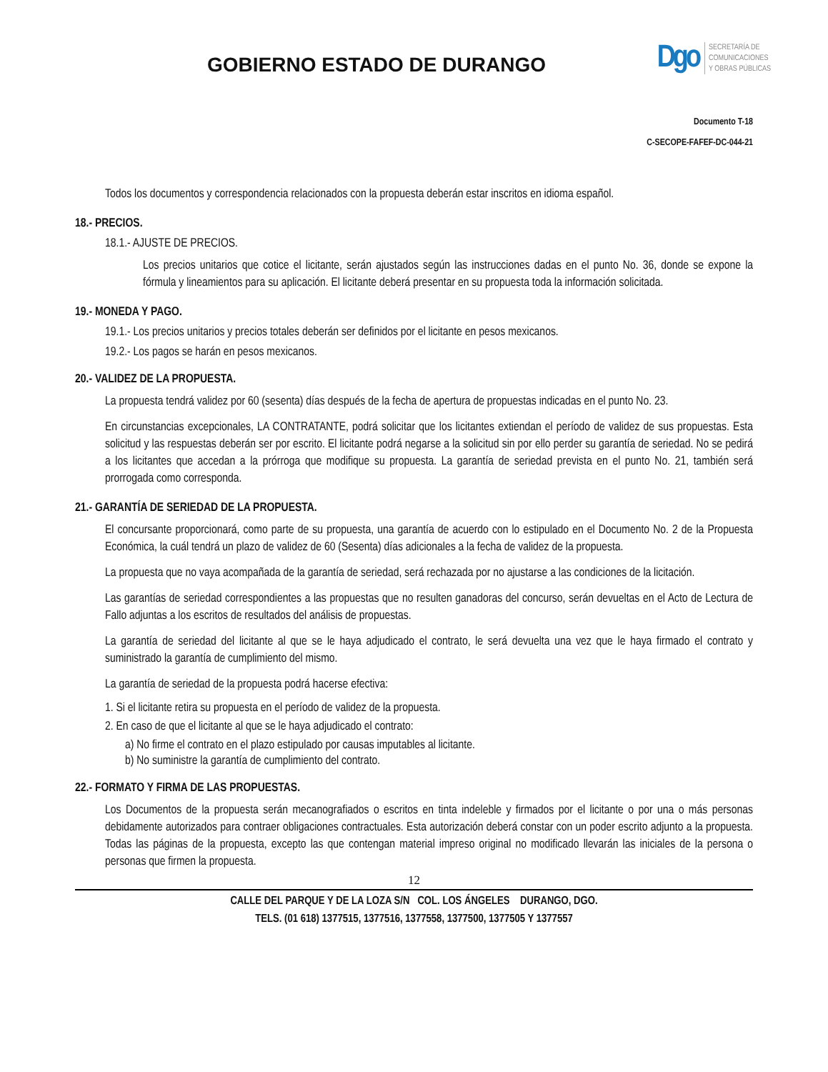GOBIERNO ESTADO DE DURANGO
Dgo
SECRETARÍA DE
COMUNICACIONES
Y OBRAS PÚBLICAS
Documento T-18
C-SECOPE-FAFEF-DC-044-21
Todos los documentos y correspondencia relacionados con la propuesta deberán estar inscritos en idioma español.
18.- PRECIOS.
18.1.- AJUSTE DE PRECIOS.
Los precios unitarios que cotice el licitante, serán ajustados según las instrucciones dadas en el punto No. 36, donde se expone la fórmula y lineamientos para su aplicación. El licitante deberá presentar en su propuesta toda la información solicitada.
19.- MONEDA Y PAGO.
19.1.- Los precios unitarios y precios totales deberán ser definidos por el licitante en pesos mexicanos.
19.2.- Los pagos se harán en pesos mexicanos.
20.- VALIDEZ DE LA PROPUESTA.
La propuesta tendrá validez por 60 (sesenta) días después de la fecha de apertura de propuestas indicadas en el punto No. 23.
En circunstancias excepcionales, LA CONTRATANTE, podrá solicitar que los licitantes extiendan el período de validez de sus propuestas. Esta solicitud y las respuestas deberán ser por escrito. El licitante podrá negarse a la solicitud sin por ello perder su garantía de seriedad. No se pedirá a los licitantes que accedan a la prórroga que modifique su propuesta. La garantía de seriedad prevista en el punto No. 21, también será prorrogada como corresponda.
21.- GARANTÍA DE SERIEDAD DE LA PROPUESTA.
El concursante proporcionará, como parte de su propuesta, una garantía de acuerdo con lo estipulado en el Documento No. 2 de la Propuesta Económica, la cuál tendrá un plazo de validez de 60 (Sesenta) días adicionales a la fecha de validez de la propuesta.
La propuesta que no vaya acompañada de la garantía de seriedad, será rechazada por no ajustarse a las condiciones de la licitación.
Las garantías de seriedad correspondientes a las propuestas que no resulten ganadoras del concurso, serán devueltas en el Acto de Lectura de Fallo adjuntas a los escritos de resultados del análisis de propuestas.
La garantía de seriedad del licitante al que se le haya adjudicado el contrato, le será devuelta una vez que le haya firmado el contrato y suministrado la garantía de cumplimiento del mismo.
La garantía de seriedad de la propuesta podrá hacerse efectiva:
1. Si el licitante retira su propuesta en el período de validez de la propuesta.
2. En caso de que el licitante al que se le haya adjudicado el contrato:
a) No firme el contrato en el plazo estipulado por causas imputables al licitante.
b) No suministre la garantía de cumplimiento del contrato.
22.- FORMATO Y FIRMA DE LAS PROPUESTAS.
Los Documentos de la propuesta serán mecanografiados o escritos en tinta indeleble y firmados por el licitante o por una o más personas debidamente autorizados para contraer obligaciones contractuales. Esta autorización deberá constar con un poder escrito adjunto a la propuesta. Todas las páginas de la propuesta, excepto las que contengan material impreso original no modificado llevarán las iniciales de la persona o personas que firmen la propuesta.
12
CALLE DEL PARQUE Y DE LA LOZA S/N COL. LOS ÁNGELES DURANGO, DGO.
TELS. (01 618) 1377515, 1377516, 1377558, 1377500, 1377505 Y 1377557